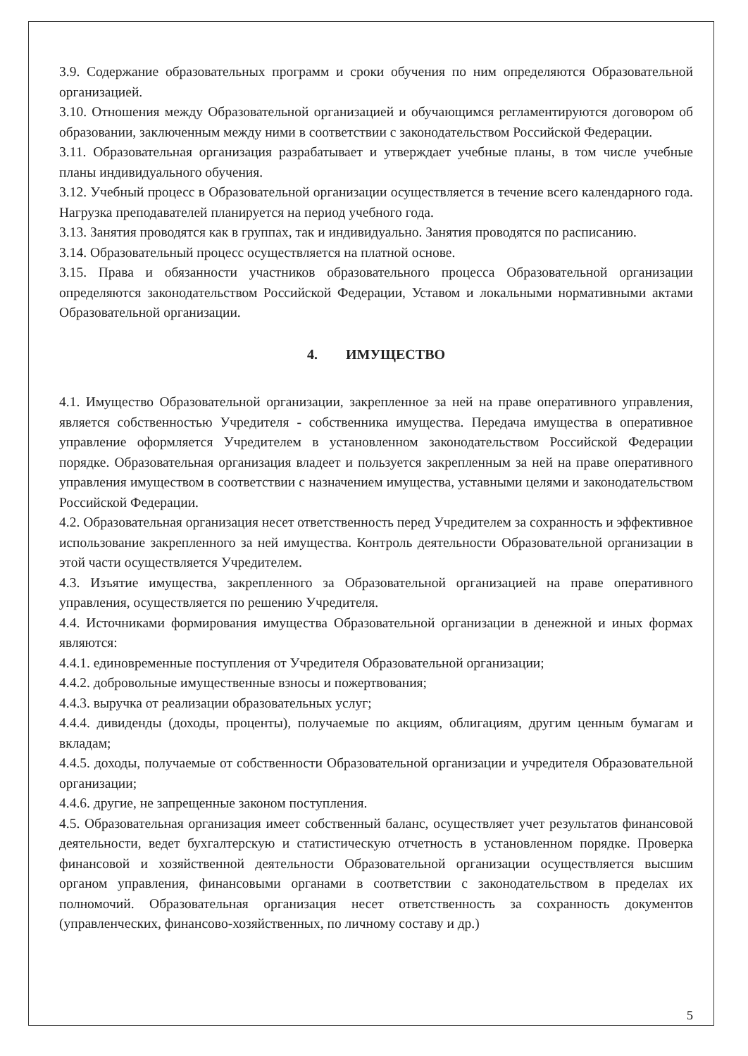3.9. Содержание образовательных программ и сроки обучения по ним определяются Образовательной организацией.
3.10. Отношения между Образовательной организацией и обучающимся регламентируются договором об образовании, заключенным между ними в соответствии с законодательством Российской Федерации.
3.11. Образовательная организация разрабатывает и утверждает учебные планы, в том числе учебные планы индивидуального обучения.
3.12. Учебный процесс в Образовательной организации осуществляется в течение всего календарного года. Нагрузка преподавателей планируется на период учебного года.
3.13. Занятия проводятся как в группах, так и индивидуально. Занятия проводятся по расписанию.
3.14. Образовательный процесс осуществляется на платной основе.
3.15. Права и обязанности участников образовательного процесса Образовательной организации определяются законодательством Российской Федерации, Уставом и локальными нормативными актами Образовательной организации.
4. ИМУЩЕСТВО
4.1. Имущество Образовательной организации, закрепленное за ней на праве оперативного управления, является собственностью Учредителя - собственника имущества. Передача имущества в оперативное управление оформляется Учредителем в установленном законодательством Российской Федерации порядке. Образовательная организация владеет и пользуется закрепленным за ней на праве оперативного управления имуществом в соответствии с назначением имущества, уставными целями и законодательством Российской Федерации.
4.2. Образовательная организация несет ответственность перед Учредителем за сохранность и эффективное использование закрепленного за ней имущества. Контроль деятельности Образовательной организации в этой части осуществляется Учредителем.
4.3. Изъятие имущества, закрепленного за Образовательной организацией на праве оперативного управления, осуществляется по решению Учредителя.
4.4. Источниками формирования имущества Образовательной организации в денежной и иных формах являются:
4.4.1. единовременные поступления от Учредителя Образовательной организации;
4.4.2. добровольные имущественные взносы и пожертвования;
4.4.3. выручка от реализации образовательных услуг;
4.4.4. дивиденды (доходы, проценты), получаемые по акциям, облигациям, другим ценным бумагам и вкладам;
4.4.5. доходы, получаемые от собственности Образовательной организации и учредителя Образовательной организации;
4.4.6. другие, не запрещенные законом поступления.
4.5. Образовательная организация имеет собственный баланс, осуществляет учет результатов финансовой деятельности, ведет бухгалтерскую и статистическую отчетность в установленном порядке. Проверка финансовой и хозяйственной деятельности Образовательной организации осуществляется высшим органом управления, финансовыми органами в соответствии с законодательством в пределах их полномочий. Образовательная организация несет ответственность за сохранность документов (управленческих, финансово-хозяйственных, по личному составу и др.)
5